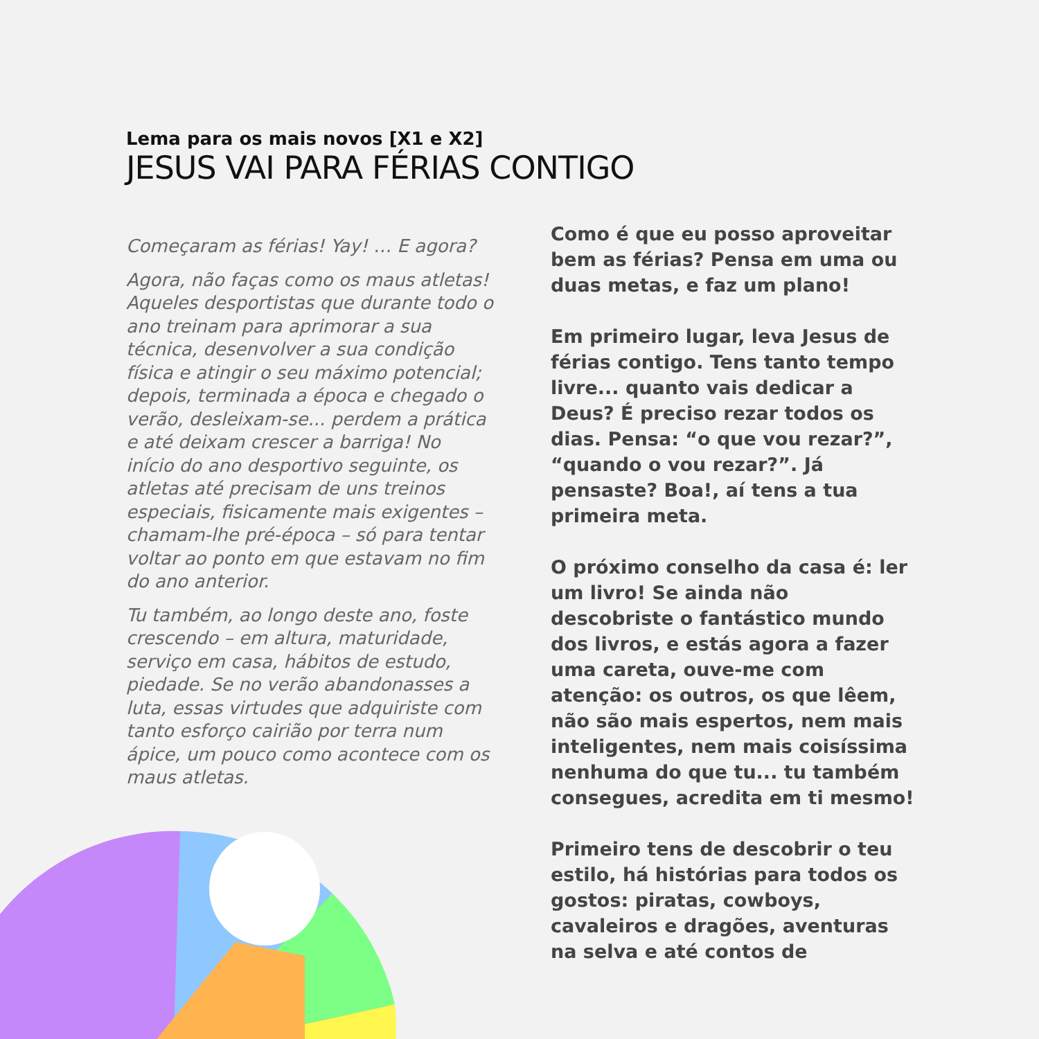Lema para os mais novos [X1 e X2]
JESUS VAI PARA FÉRIAS CONTIGO
Começaram as férias! Yay! … E agora?
Agora, não faças como os maus atletas! Aqueles desportistas que durante todo o ano treinam para aprimorar a sua técnica, desenvolver a sua condição física e atingir o seu máximo potencial; depois, terminada a época e chegado o verão, desleixam-se... perdem a prática e até deixam crescer a barriga! No início do ano desportivo seguinte, os atletas até precisam de uns treinos especiais, fisicamente mais exigentes – chamam-lhe pré-época – só para tentar voltar ao ponto em que estavam no fim do ano anterior.
Tu também, ao longo deste ano, foste crescendo – em altura, maturidade, serviço em casa, hábitos de estudo, piedade. Se no verão abandonasses a luta, essas virtudes que adquiriste com tanto esforço cairião por terra num ápice, um pouco como acontece com os maus atletas.
Como é que eu posso aproveitar bem as férias? Pensa em uma ou duas metas, e faz um plano!
Em primeiro lugar, leva Jesus de férias contigo. Tens tanto tempo livre... quanto vais dedicar a Deus? É preciso rezar todos os dias. Pensa: “o que vou rezar?”, “quando o vou rezar?”. Já pensaste? Boa!, aí tens a tua primeira meta.
O próximo conselho da casa é: ler um livro! Se ainda não descobriste o fantástico mundo dos livros, e estás agora a fazer uma careta, ouve-me com atenção: os outros, os que lêem, não são mais espertos, nem mais inteligentes, nem mais coisíssima nenhuma do que tu... tu também consegues, acredita em ti mesmo!
Primeiro tens de descobrir o teu estilo, há histórias para todos os gostos: piratas, cowboys, cavaleiros e dragões, aventuras na selva e até contos de